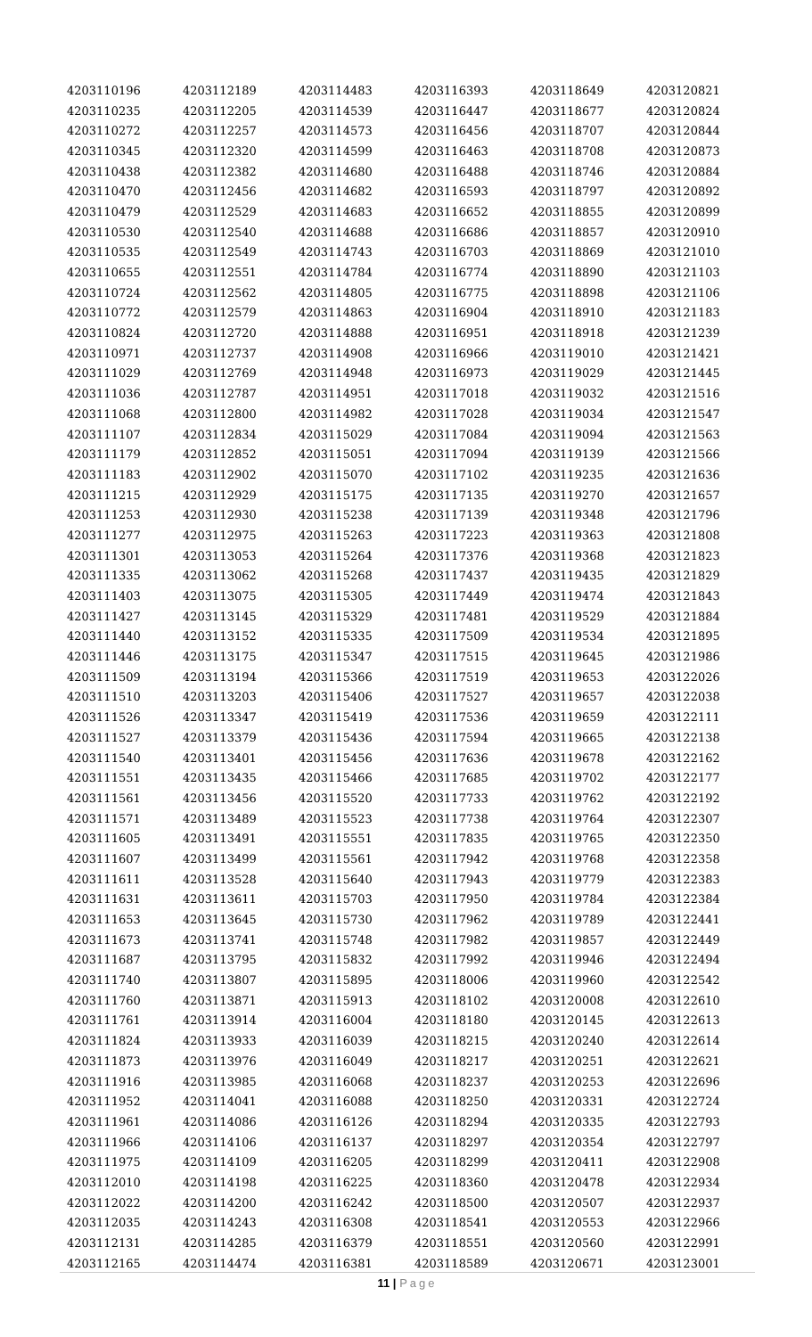| 4203110196 | 4203112189 | 4203114483 | 4203116393 | 4203118649 | 4203120821 |
| 4203110235 | 4203112205 | 4203114539 | 4203116447 | 4203118677 | 4203120824 |
| 4203110272 | 4203112257 | 4203114573 | 4203116456 | 4203118707 | 4203120844 |
| 4203110345 | 4203112320 | 4203114599 | 4203116463 | 4203118708 | 4203120873 |
| 4203110438 | 4203112382 | 4203114680 | 4203116488 | 4203118746 | 4203120884 |
| 4203110470 | 4203112456 | 4203114682 | 4203116593 | 4203118797 | 4203120892 |
| 4203110479 | 4203112529 | 4203114683 | 4203116652 | 4203118855 | 4203120899 |
| 4203110530 | 4203112540 | 4203114688 | 4203116686 | 4203118857 | 4203120910 |
| 4203110535 | 4203112549 | 4203114743 | 4203116703 | 4203118869 | 4203121010 |
| 4203110655 | 4203112551 | 4203114784 | 4203116774 | 4203118890 | 4203121103 |
| 4203110724 | 4203112562 | 4203114805 | 4203116775 | 4203118898 | 4203121106 |
| 4203110772 | 4203112579 | 4203114863 | 4203116904 | 4203118910 | 4203121183 |
| 4203110824 | 4203112720 | 4203114888 | 4203116951 | 4203118918 | 4203121239 |
| 4203110971 | 4203112737 | 4203114908 | 4203116966 | 4203119010 | 4203121421 |
| 4203111029 | 4203112769 | 4203114948 | 4203116973 | 4203119029 | 4203121445 |
| 4203111036 | 4203112787 | 4203114951 | 4203117018 | 4203119032 | 4203121516 |
| 4203111068 | 4203112800 | 4203114982 | 4203117028 | 4203119034 | 4203121547 |
| 4203111107 | 4203112834 | 4203115029 | 4203117084 | 4203119094 | 4203121563 |
| 4203111179 | 4203112852 | 4203115051 | 4203117094 | 4203119139 | 4203121566 |
| 4203111183 | 4203112902 | 4203115070 | 4203117102 | 4203119235 | 4203121636 |
| 4203111215 | 4203112929 | 4203115175 | 4203117135 | 4203119270 | 4203121657 |
| 4203111253 | 4203112930 | 4203115238 | 4203117139 | 4203119348 | 4203121796 |
| 4203111277 | 4203112975 | 4203115263 | 4203117223 | 4203119363 | 4203121808 |
| 4203111301 | 4203113053 | 4203115264 | 4203117376 | 4203119368 | 4203121823 |
| 4203111335 | 4203113062 | 4203115268 | 4203117437 | 4203119435 | 4203121829 |
| 4203111403 | 4203113075 | 4203115305 | 4203117449 | 4203119474 | 4203121843 |
| 4203111427 | 4203113145 | 4203115329 | 4203117481 | 4203119529 | 4203121884 |
| 4203111440 | 4203113152 | 4203115335 | 4203117509 | 4203119534 | 4203121895 |
| 4203111446 | 4203113175 | 4203115347 | 4203117515 | 4203119645 | 4203121986 |
| 4203111509 | 4203113194 | 4203115366 | 4203117519 | 4203119653 | 4203122026 |
| 4203111510 | 4203113203 | 4203115406 | 4203117527 | 4203119657 | 4203122038 |
| 4203111526 | 4203113347 | 4203115419 | 4203117536 | 4203119659 | 4203122111 |
| 4203111527 | 4203113379 | 4203115436 | 4203117594 | 4203119665 | 4203122138 |
| 4203111540 | 4203113401 | 4203115456 | 4203117636 | 4203119678 | 4203122162 |
| 4203111551 | 4203113435 | 4203115466 | 4203117685 | 4203119702 | 4203122177 |
| 4203111561 | 4203113456 | 4203115520 | 4203117733 | 4203119762 | 4203122192 |
| 4203111571 | 4203113489 | 4203115523 | 4203117738 | 4203119764 | 4203122307 |
| 4203111605 | 4203113491 | 4203115551 | 4203117835 | 4203119765 | 4203122350 |
| 4203111607 | 4203113499 | 4203115561 | 4203117942 | 4203119768 | 4203122358 |
| 4203111611 | 4203113528 | 4203115640 | 4203117943 | 4203119779 | 4203122383 |
| 4203111631 | 4203113611 | 4203115703 | 4203117950 | 4203119784 | 4203122384 |
| 4203111653 | 4203113645 | 4203115730 | 4203117962 | 4203119789 | 4203122441 |
| 4203111673 | 4203113741 | 4203115748 | 4203117982 | 4203119857 | 4203122449 |
| 4203111687 | 4203113795 | 4203115832 | 4203117992 | 4203119946 | 4203122494 |
| 4203111740 | 4203113807 | 4203115895 | 4203118006 | 4203119960 | 4203122542 |
| 4203111760 | 4203113871 | 4203115913 | 4203118102 | 4203120008 | 4203122610 |
| 4203111761 | 4203113914 | 4203116004 | 4203118180 | 4203120145 | 4203122613 |
| 4203111824 | 4203113933 | 4203116039 | 4203118215 | 4203120240 | 4203122614 |
| 4203111873 | 4203113976 | 4203116049 | 4203118217 | 4203120251 | 4203122621 |
| 4203111916 | 4203113985 | 4203116068 | 4203118237 | 4203120253 | 4203122696 |
| 4203111952 | 4203114041 | 4203116088 | 4203118250 | 4203120331 | 4203122724 |
| 4203111961 | 4203114086 | 4203116126 | 4203118294 | 4203120335 | 4203122793 |
| 4203111966 | 4203114106 | 4203116137 | 4203118297 | 4203120354 | 4203122797 |
| 4203111975 | 4203114109 | 4203116205 | 4203118299 | 4203120411 | 4203122908 |
| 4203112010 | 4203114198 | 4203116225 | 4203118360 | 4203120478 | 4203122934 |
| 4203112022 | 4203114200 | 4203116242 | 4203118500 | 4203120507 | 4203122937 |
| 4203112035 | 4203114243 | 4203116308 | 4203118541 | 4203120553 | 4203122966 |
| 4203112131 | 4203114285 | 4203116379 | 4203118551 | 4203120560 | 4203122991 |
| 4203112165 | 4203114474 | 4203116381 | 4203118589 | 4203120671 | 4203123001 |
11 | Page